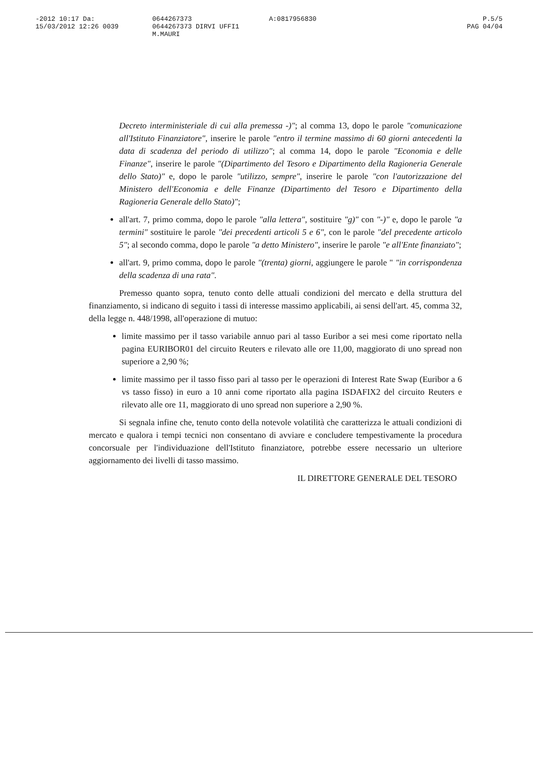-2012 10:17 Da:
15/03/2012 12:26 0039
0644267373
0644267373 DIRVI UFFI1 M.MAURI
A:0817956830 P.5/5
PAG 04/04
Decreto interministeriale di cui alla premessa -)"; al comma 13, dopo le parole "comunicazione all'Istituto Finanziatore", inserire le parole "entro il termine massimo di 60 giorni antecedenti la data di scadenza del periodo di utilizzo"; al comma 14, dopo le parole "Economia e delle Finanze", inserire le parole "(Dipartimento del Tesoro e Dipartimento della Ragioneria Generale dello Stato)" e, dopo le parole "utilizzo, sempre", inserire le parole "con l'autorizzazione del Ministero dell'Economia e delle Finanze (Dipartimento del Tesoro e Dipartimento della Ragioneria Generale dello Stato)";
all'art. 7, primo comma, dopo le parole "alla lettera", sostituire "g)" con "-)" e, dopo le parole "a termini" sostituire le parole "dei precedenti articoli 5 e 6", con le parole "del precedente articolo 5"; al secondo comma, dopo le parole "a detto Ministero", inserire le parole "e all'Ente finanziato";
all'art. 9, primo comma, dopo le parole "(trenta) giorni, aggiungere le parole " "in corrispondenza della scadenza di una rata".
Premesso quanto sopra, tenuto conto delle attuali condizioni del mercato e della struttura del finanziamento, si indicano di seguito i tassi di interesse massimo applicabili, ai sensi dell'art. 45, comma 32, della legge n. 448/1998, all'operazione di mutuo:
limite massimo per il tasso variabile annuo pari al tasso Euribor a sei mesi come riportato nella pagina EURIBOR01 del circuito Reuters e rilevato alle ore 11,00, maggiorato di uno spread non superiore a 2,90 %;
limite massimo per il tasso fisso pari al tasso per le operazioni di Interest Rate Swap (Euribor a 6 vs tasso fisso) in euro a 10 anni come riportato alla pagina ISDAFIX2 del circuito Reuters e rilevato alle ore 11, maggiorato di uno spread non superiore a 2,90 %.
Si segnala infine che, tenuto conto della notevole volatilità che caratterizza le attuali condizioni di mercato e qualora i tempi tecnici non consentano di avviare e concludere tempestivamente la procedura concorsuale per l'individuazione dell'Istituto finanziatore, potrebbe essere necessario un ulteriore aggiornamento dei livelli di tasso massimo.
IL DIRETTORE GENERALE DEL TESORO